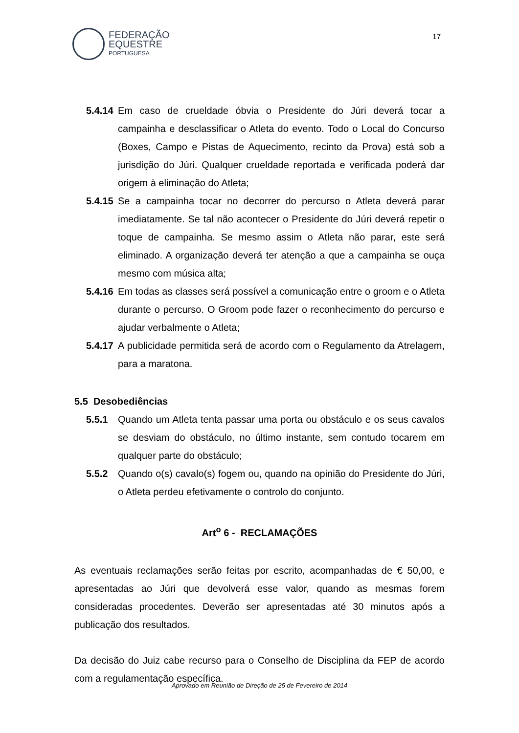FEDERAÇÃO
EQUESTRE
PORTUGUESA
17
5.4.14
Em caso de crueldade óbvia o Presidente do Júri deverá tocar a campainha e desclassificar o Atleta do evento. Todo o Local do Concurso (Boxes, Campo e Pistas de Aquecimento, recinto da Prova) está sob a jurisdição do Júri. Qualquer crueldade reportada e verificada poderá dar origem à eliminação do Atleta;
5.4.15
Se a campainha tocar no decorrer do percurso o Atleta deverá parar imediatamente. Se tal não acontecer o Presidente do Júri deverá repetir o toque de campainha. Se mesmo assim o Atleta não parar, este será eliminado. A organização deverá ter atenção a que a campainha se ouça mesmo com música alta;
5.4.16
Em todas as classes será possível a comunicação entre o groom e o Atleta durante o percurso. O Groom pode fazer o reconhecimento do percurso e ajudar verbalmente o Atleta;
5.4.17
A publicidade permitida será de acordo com o Regulamento da Atrelagem, para a maratona.
5.5 Desobediências
5.5.1 Quando um Atleta tenta passar uma porta ou obstáculo e os seus cavalos se desviam do obstáculo, no último instante, sem contudo tocarem em qualquer parte do obstáculo;
5.5.2 Quando o(s) cavalo(s) fogem ou, quando na opinião do Presidente do Júri, o Atleta perdeu efetivamente o controlo do conjunto.
Art<sup>o</sup> 6 - RECLAMAÇÕES
As eventuais reclamações serão feitas por escrito, acompanhadas de € 50,00, e apresentadas ao Júri que devolverá esse valor, quando as mesmas forem consideradas procedentes. Deverão ser apresentadas até 30 minutos após a publicação dos resultados.
Da decisão do Juiz cabe recurso para o Conselho de Disciplina da FEP de acordo com a regulamentação específica.
Aprovado em Reunião de Direção de 25 de Fevereiro de 2014